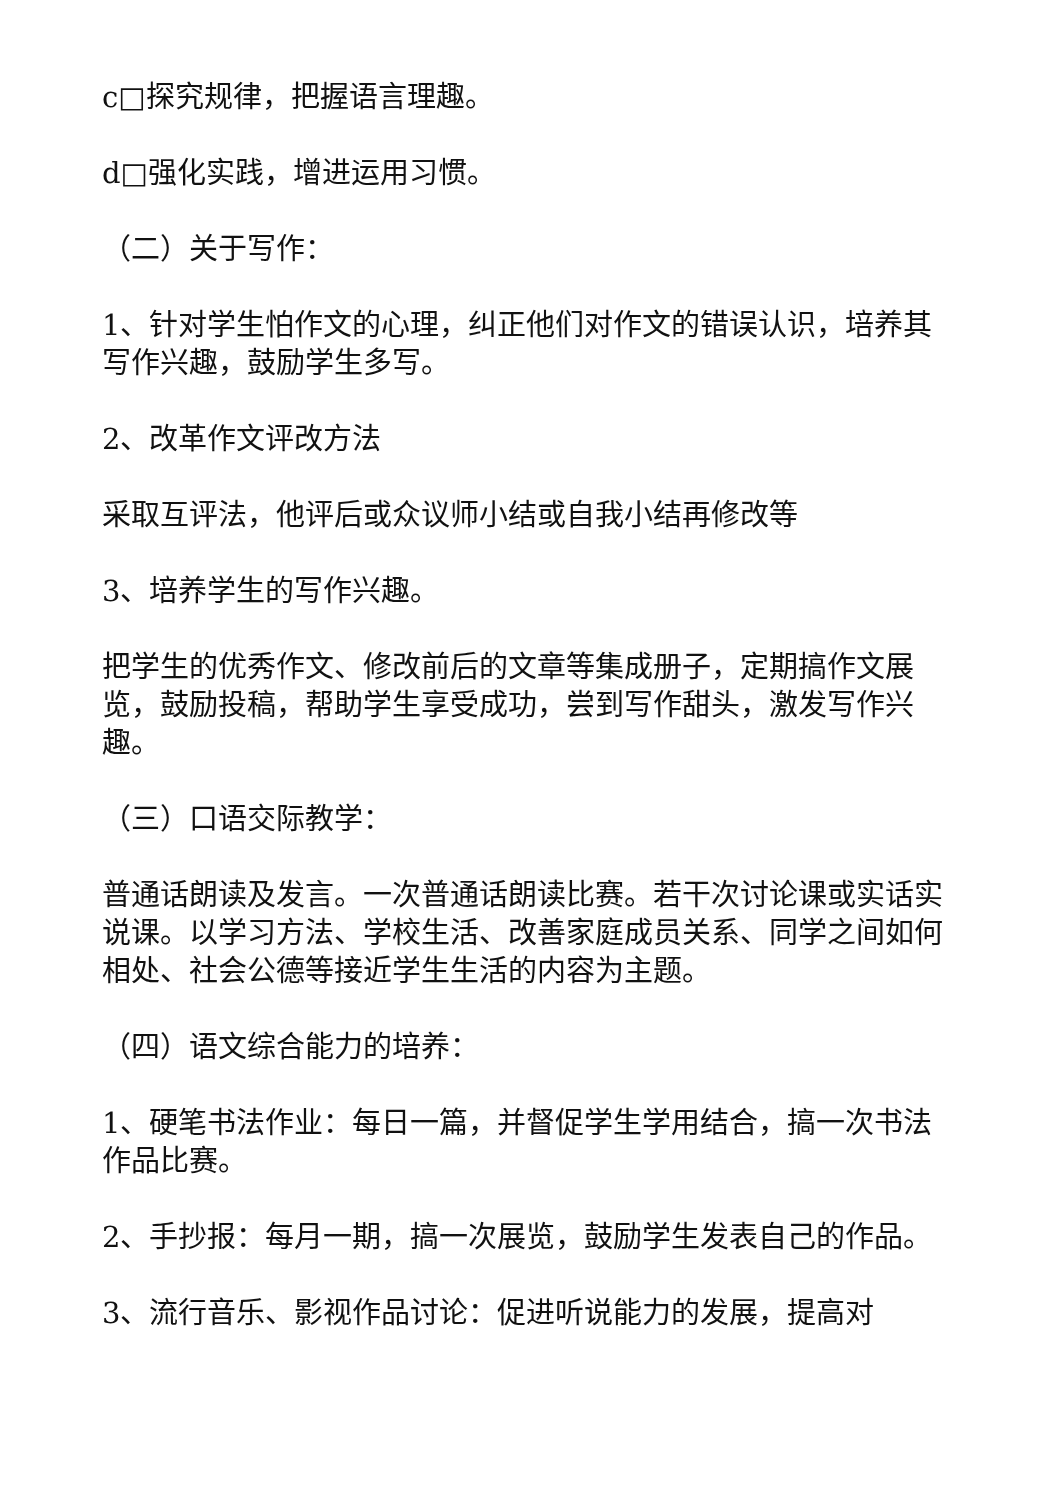c□探究规律，把握语言理趣。
d□强化实践，增进运用习惯。
（二）关于写作：
1、针对学生怕作文的心理，纠正他们对作文的错误认识，培养其写作兴趣，鼓励学生多写。
2、改革作文评改方法
采取互评法，他评后或众议师小结或自我小结再修改等
3、培养学生的写作兴趣。
把学生的优秀作文、修改前后的文章等集成册子，定期搞作文展览，鼓励投稿，帮助学生享受成功，尝到写作甜头，激发写作兴趣。
（三）口语交际教学：
普通话朗读及发言。一次普通话朗读比赛。若干次讨论课或实话实说课。以学习方法、学校生活、改善家庭成员关系、同学之间如何相处、社会公德等接近学生生活的内容为主题。
（四）语文综合能力的培养：
1、硬笔书法作业：每日一篇，并督促学生学用结合，搞一次书法作品比赛。
2、手抄报：每月一期，搞一次展览，鼓励学生发表自己的作品。
3、流行音乐、影视作品讨论：促进听说能力的发展，提高对